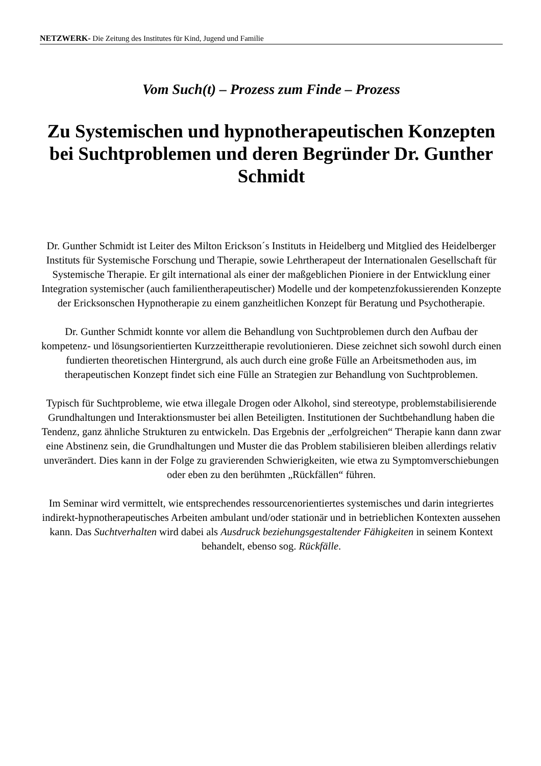NETZWERK- Die Zeitung des Institutes für Kind, Jugend und Familie
Vom Such(t) – Prozess zum Finde – Prozess
Zu Systemischen und hypnotherapeutischen Konzepten bei Suchtproblemen und deren Begründer Dr. Gunther Schmidt
Dr. Gunther Schmidt ist Leiter des Milton Erickson´s Instituts in Heidelberg und Mitglied des Heidelberger Instituts für Systemische Forschung und Therapie, sowie Lehrtherapeut der Internationalen Gesellschaft für Systemische Therapie. Er gilt international als einer der maßgeblichen Pioniere in der Entwicklung einer Integration systemischer (auch familientherapeutischer) Modelle und der kompetenzfokussierenden Konzepte der Ericksonschen Hypnotherapie zu einem ganzheitlichen Konzept für Beratung und Psychotherapie.
Dr. Gunther Schmidt konnte vor allem die Behandlung von Suchtproblemen durch den Aufbau der kompetenz- und lösungsorientierten Kurzzeittherapie revolutionieren. Diese zeichnet sich sowohl durch einen fundierten theoretischen Hintergrund, als auch durch eine große Fülle an Arbeitsmethoden aus, im therapeutischen Konzept findet sich eine Fülle an Strategien zur Behandlung von Suchtproblemen.
Typisch für Suchtprobleme, wie etwa illegale Drogen oder Alkohol, sind stereotype, problemstabilisierende Grundhaltungen und Interaktionsmuster bei allen Beteiligten. Institutionen der Suchtbehandlung haben die Tendenz, ganz ähnliche Strukturen zu entwickeln. Das Ergebnis der „erfolgreichen“ Therapie kann dann zwar eine Abstinenz sein, die Grundhaltungen und Muster die das Problem stabilisieren bleiben allerdings relativ unverändert. Dies kann in der Folge zu gravierenden Schwierigkeiten, wie etwa zu Symptomverschiebungen oder eben zu den berühmten „Rückfällen“ führen.
Im Seminar wird vermittelt, wie entsprechendes ressourcenorientiertes systemisches und darin integriertes indirekt-hypnotherapeutisches Arbeiten ambulant und/oder stationär und in betrieblichen Kontexten aussehen kann. Das Suchtverhalten wird dabei als Ausdruck beziehungsgestaltender Fähigkeiten in seinem Kontext behandelt, ebenso sog. Rückfälle.